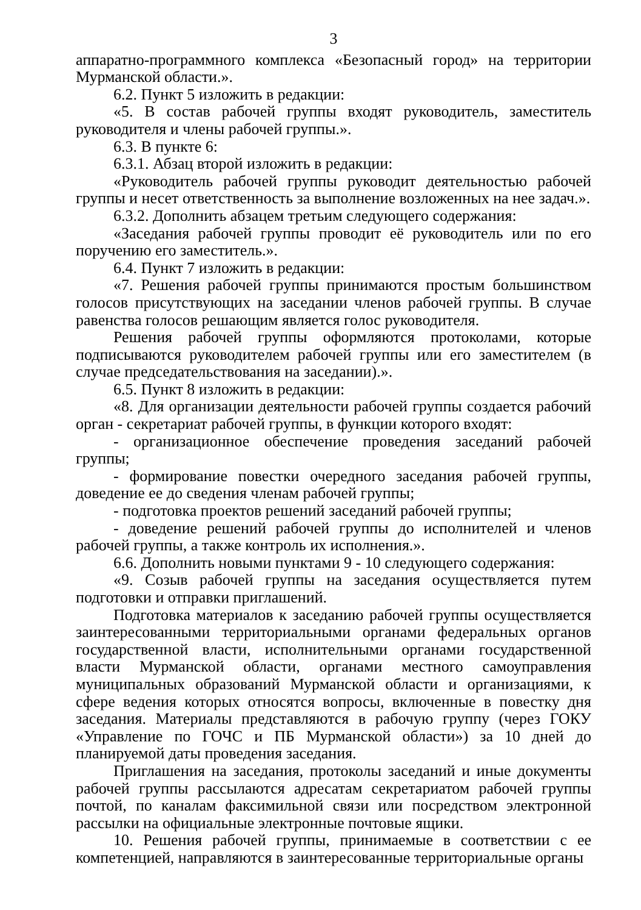3
аппаратно-программного комплекса «Безопасный город» на территории Мурманской области.».
6.2. Пункт 5 изложить в редакции:
«5. В состав рабочей группы входят руководитель, заместитель руководителя и члены рабочей группы.».
6.3. В пункте 6:
6.3.1. Абзац второй изложить в редакции:
«Руководитель рабочей группы руководит деятельностью рабочей группы и несет ответственность за выполнение возложенных на нее задач.».
6.3.2. Дополнить абзацем третьим следующего содержания:
«Заседания рабочей группы проводит её руководитель или по его поручению его заместитель.».
6.4. Пункт 7 изложить в редакции:
«7. Решения рабочей группы принимаются простым большинством голосов присутствующих на заседании членов рабочей группы. В случае равенства голосов решающим является голос руководителя.
Решения рабочей группы оформляются протоколами, которые подписываются руководителем рабочей группы или его заместителем (в случае председательствования на заседании).».
6.5. Пункт 8 изложить в редакции:
«8. Для организации деятельности рабочей группы создается рабочий орган - секретариат рабочей группы, в функции которого входят:
- организационное обеспечение проведения заседаний рабочей группы;
- формирование повестки очередного заседания рабочей группы, доведение ее до сведения членам рабочей группы;
- подготовка проектов решений заседаний рабочей группы;
- доведение решений рабочей группы до исполнителей и членов рабочей группы, а также контроль их исполнения.».
6.6. Дополнить новыми пунктами 9 - 10 следующего содержания:
«9. Созыв рабочей группы на заседания осуществляется путем подготовки и отправки приглашений.
Подготовка материалов к заседанию рабочей группы осуществляется заинтересованными территориальными органами федеральных органов государственной власти, исполнительными органами государственной власти Мурманской области, органами местного самоуправления муниципальных образований Мурманской области и организациями, к сфере ведения которых относятся вопросы, включенные в повестку дня заседания. Материалы представляются в рабочую группу (через ГОКУ «Управление по ГОЧС и ПБ Мурманской области») за 10 дней до планируемой даты проведения заседания.
Приглашения на заседания, протоколы заседаний и иные документы рабочей группы рассылаются адресатам секретариатом рабочей группы почтой, по каналам факсимильной связи или посредством электронной рассылки на официальные электронные почтовые ящики.
10. Решения рабочей группы, принимаемые в соответствии с ее компетенцией, направляются в заинтересованные территориальные органы